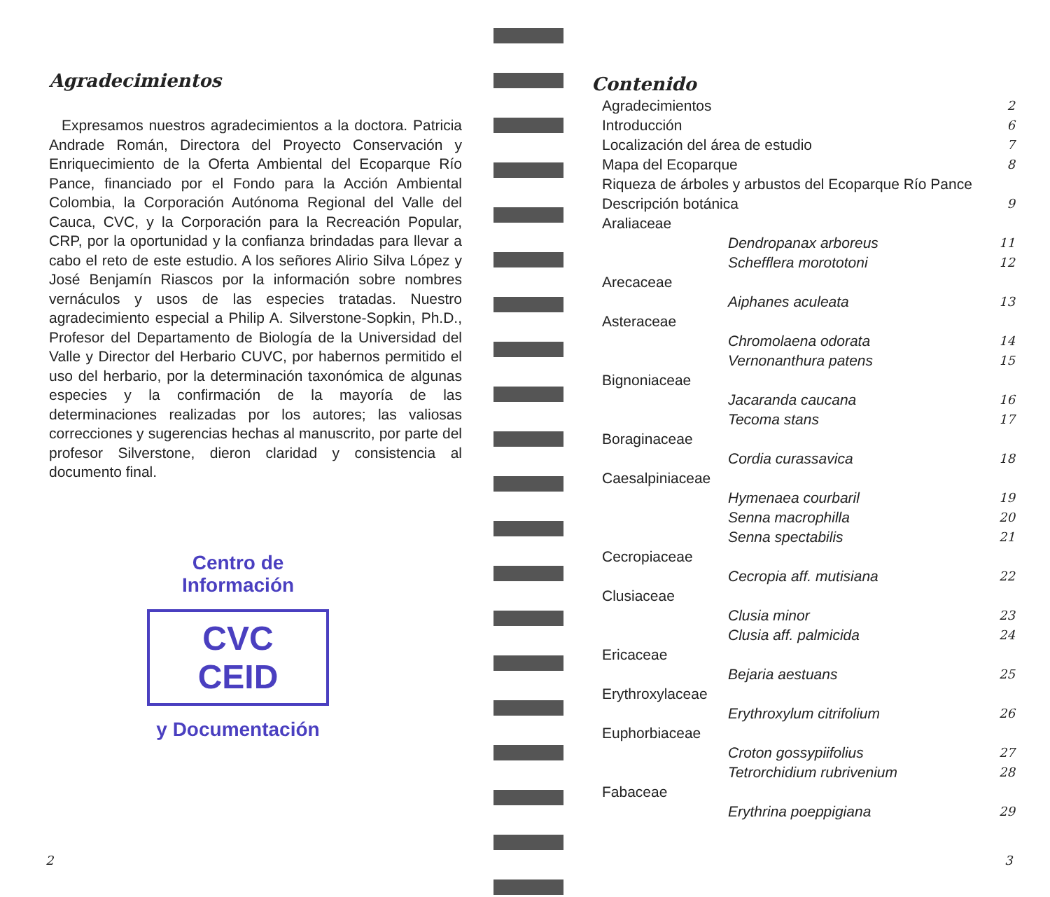Agradecimientos
Expresamos nuestros agradecimientos a la doctora. Patricia Andrade Román, Directora del Proyecto Conservación y Enriquecimiento de la Oferta Ambiental del Ecoparque Río Pance, financiado por el Fondo para la Acción Ambiental Colombia, la Corporación Autónoma Regional del Valle del Cauca, CVC, y la Corporación para la Recreación Popular, CRP, por la oportunidad y la confianza brindadas para llevar a cabo el reto de este estudio. A los señores Alirio Silva López y José Benjamín Riascos por la información sobre nombres vernáculos y usos de las especies tratadas. Nuestro agradecimiento especial a Philip A. Silverstone-Sopkin, Ph.D., Profesor del Departamento de Biología de la Universidad del Valle y Director del Herbario CUVC, por habernos permitido el uso del herbario, por la determinación taxonómica de algunas especies y la confirmación de la mayoría de las determinaciones realizadas por los autores; las valiosas correcciones y sugerencias hechas al manuscrito, por parte del profesor Silverstone, dieron claridad y consistencia al documento final.
Centro de Información
CVC CEID
y Documentación
2
Contenido
Agradecimientos 2
Introducción 6
Localización del área de estudio 7
Mapa del Ecoparque 8
Riqueza de árboles y arbustos del Ecoparque Río Pance
Descripción botánica 9
Araliaceae
Dendropanax arboreus 11
Schefflera morototoni 12
Arecaceae
Aiphanes aculeata 13
Asteraceae
Chromolaena odorata 14
Vernonanthura patens 15
Bignoniaceae
Jacaranda caucana 16
Tecoma stans 17
Boraginaceae
Cordia curassavica 18
Caesalpiniaceae
Hymenaea courbaril 19
Senna macrophilla 20
Senna spectabilis 21
Cecropiaceae
Cecropia aff. mutisiana 22
Clusiaceae
Clusia minor 23
Clusia aff. palmicida 24
Ericaceae
Bejaria aestuans 25
Erythroxylaceae
Erythroxylum citrifolium 26
Euphorbiaceae
Croton gossypiifolius 27
Tetrorchidium rubrivenium 28
Fabaceae
Erythrina poeppigiana 29
3